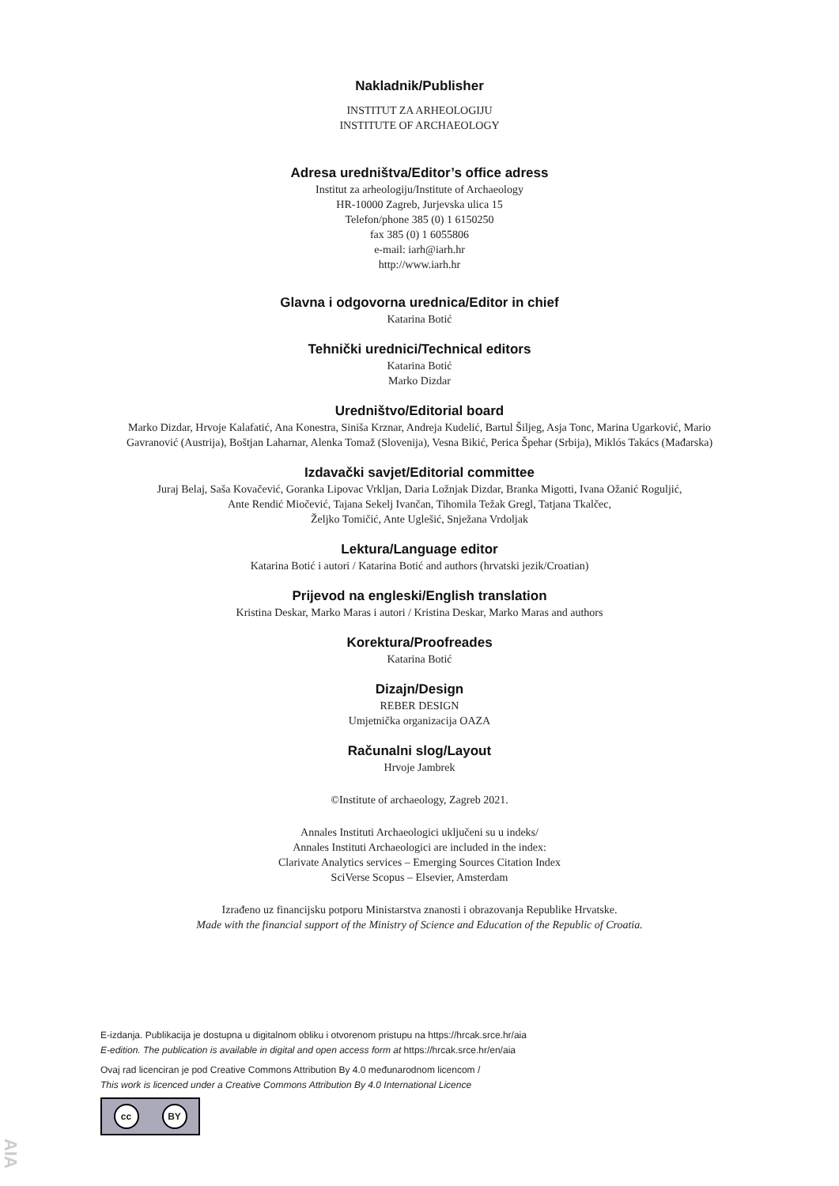Nakladnik/Publisher
INSTITUT ZA ARHEOLOGIJU
INSTITUTE OF ARCHAEOLOGY
Adresa uredništva/Editor’s office adress
Institut za arheologiju/Institute of Archaeology
HR-10000 Zagreb, Jurjevska ulica 15
Telefon/phone 385 (0) 1 6150250
fax 385 (0) 1 6055806
e-mail: iarh@iarh.hr
http://www.iarh.hr
Glavna i odgovorna urednica/Editor in chief
Katarina Botić
Tehnički urednici/Technical editors
Katarina Botić
Marko Dizdar
Uredništvo/Editorial board
Marko Dizdar, Hrvoje Kalafatić, Ana Konestra, Siniša Krznar, Andreja Kudelić, Bartul Šiljeg, Asja Tonc, Marina Ugarković, Mario
Gavranović (Austrija), Boštjan Laharnar, Alenka Tomaž (Slovenija), Vesna Bikić, Perica Špehar (Srbija), Miklós Takács (Mađarska)
Izdavački savjet/Editorial committee
Juraj Belaj, Saša Kovačević, Goranka Lipovac Vrkljan, Daria Ložnjak Dizdar, Branka Migotti, Ivana Ožanić Roguljić,
Ante Rendić Miočević, Tajana Sekelj Ivančan, Tihomila Težak Gregl, Tatjana Tkalčec,
Željko Tomičić, Ante Uglešić, Snježana Vrdoljak
Lektura/Language editor
Katarina Botić i autori / Katarina Botić and authors (hrvatski jezik/Croatian)
Prijevod na engleski/English translation
Kristina Deskar, Marko Maras i autori / Kristina Deskar, Marko Maras and authors
Korektura/Proofreades
Katarina Botić
Dizajn/Design
REBER DESIGN
Umjetnička organizacija OAZA
Računalni slog/Layout
Hrvoje Jambrek
©Institute of archaeology, Zagreb 2021.
Annales Instituti Archaeologici uključeni su u indeks/
Annales Instituti Archaeologici are included in the index:
Clarivate Analytics services – Emerging Sources Citation Index
SciVerse Scopus – Elsevier, Amsterdam
Izrađeno uz financijsku potporu Ministarstva znanosti i obrazovanja Republike Hrvatske.
Made with the financial support of the Ministry of Science and Education of the Republic of Croatia.
E-izdanja. Publikacija je dostupna u digitalnom obliku i otvorenom pristupu na https://hrcak.srce.hr/aia
E-edition. The publication is available in digital and open access form at https://hrcak.srce.hr/en/aia
Ovaj rad licenciran je pod Creative Commons Attribution By 4.0 međunarodnom licencom /
This work is licenced under a Creative Commons Attribution By 4.0 International Licence
cc BY
AIA